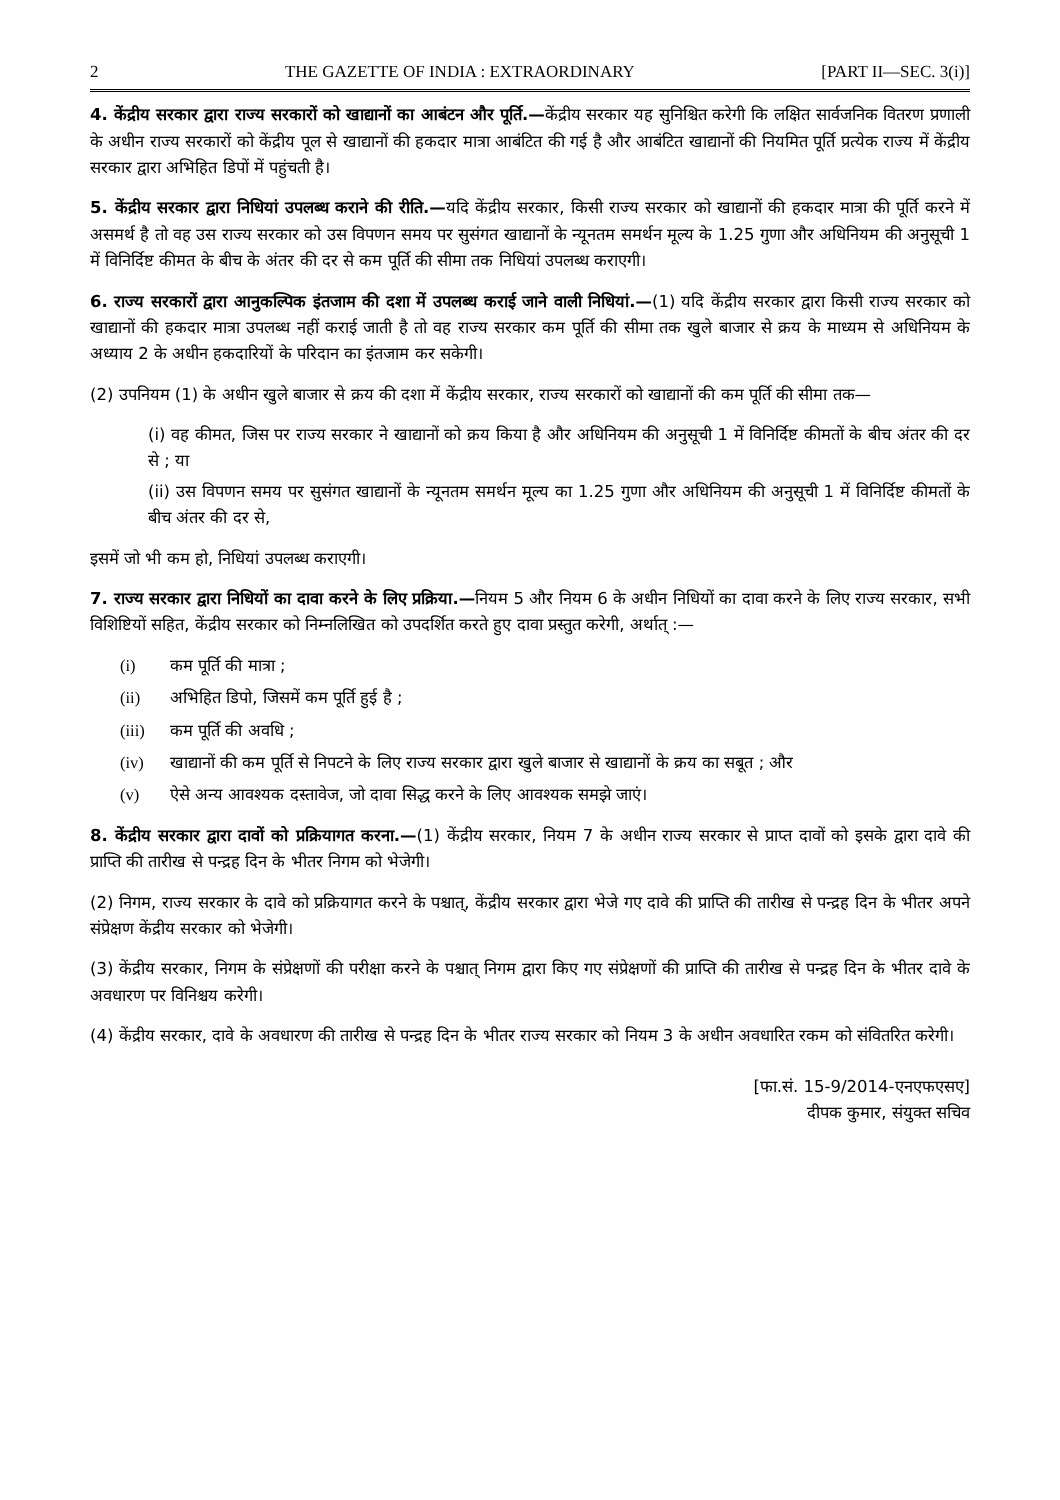2 THE GAZETTE OF INDIA : EXTRAORDINARY [PART II—SEC. 3(i)]
4. केंद्रीय सरकार द्वारा राज्य सरकारों को खाद्यानों का आबंटन और पूर्ति.—केंद्रीय सरकार यह सुनिश्चित करेगी कि लक्षित सार्वजनिक वितरण प्रणाली के अधीन राज्य सरकारों को केंद्रीय पूल से खाद्यानों की हकदार मात्रा आबंटित की गई है और आबंटित खाद्यानों की नियमित पूर्ति प्रत्येक राज्य में केंद्रीय सरकार द्वारा अभिहित डिपों में पहुंचती है।
5. केंद्रीय सरकार द्वारा निधियां उपलब्ध कराने की रीति.—यदि केंद्रीय सरकार, किसी राज्य सरकार को खाद्यानों की हकदार मात्रा की पूर्ति करने में असमर्थ है तो वह उस राज्य सरकार को उस विपणन समय पर सुसंगत खाद्यानों के न्यूनतम समर्थन मूल्य के 1.25 गुणा और अधिनियम की अनुसूची 1 में विनिर्दिष्ट कीमत के बीच के अंतर की दर से कम पूर्ति की सीमा तक निधियां उपलब्ध कराएगी।
6. राज्य सरकारों द्वारा आनुकल्पिक इंतजाम की दशा में उपलब्ध कराई जाने वाली निधियां.—(1) यदि केंद्रीय सरकार द्वारा किसी राज्य सरकार को खाद्यानों की हकदार मात्रा उपलब्ध नहीं कराई जाती है तो वह राज्य सरकार कम पूर्ति की सीमा तक खुले बाजार से क्रय के माध्यम से अधिनियम के अध्याय 2 के अधीन हकदारियों के परिदान का इंतजाम कर सकेगी।
(2) उपनियम (1) के अधीन खुले बाजार से क्रय की दशा में केंद्रीय सरकार, राज्य सरकारों को खाद्यानों की कम पूर्ति की सीमा तक—
(i) वह कीमत, जिस पर राज्य सरकार ने खाद्यानों को क्रय किया है और अधिनियम की अनुसूची 1 में विनिर्दिष्ट कीमतों के बीच अंतर की दर से ; या
(ii) उस विपणन समय पर सुसंगत खाद्यानों के न्यूनतम समर्थन मूल्य का 1.25 गुणा और अधिनियम की अनुसूची 1 में विनिर्दिष्ट कीमतों के बीच अंतर की दर से,
इसमें जो भी कम हो, निधियां उपलब्ध कराएगी।
7. राज्य सरकार द्वारा निधियों का दावा करने के लिए प्रक्रिया.—नियम 5 और नियम 6 के अधीन निधियों का दावा करने के लिए राज्य सरकार, सभी विशिष्टियों सहित, केंद्रीय सरकार को निम्नलिखित को उपदर्शित करते हुए दावा प्रस्तुत करेगी, अर्थात् :—
(i) कम पूर्ति की मात्रा ;
(ii) अभिहित डिपो, जिसमें कम पूर्ति हुई है ;
(iii) कम पूर्ति की अवधि ;
(iv) खाद्यानों की कम पूर्ति से निपटने के लिए राज्य सरकार द्वारा खुले बाजार से खाद्यानों के क्रय का सबूत ; और
(v) ऐसे अन्य आवश्यक दस्तावेज, जो दावा सिद्ध करने के लिए आवश्यक समझे जाएं।
8. केंद्रीय सरकार द्वारा दावों को प्रक्रियागत करना.—(1) केंद्रीय सरकार, नियम 7 के अधीन राज्य सरकार से प्राप्त दावों को इसके द्वारा दावे की प्राप्ति की तारीख से पन्द्रह दिन के भीतर निगम को भेजेगी।
(2) निगम, राज्य सरकार के दावे को प्रक्रियागत करने के पश्चात्, केंद्रीय सरकार द्वारा भेजे गए दावे की प्राप्ति की तारीख से पन्द्रह दिन के भीतर अपने संप्रेक्षण केंद्रीय सरकार को भेजेगी।
(3) केंद्रीय सरकार, निगम के संप्रेक्षणों की परीक्षा करने के पश्चात् निगम द्वारा किए गए संप्रेक्षणों की प्राप्ति की तारीख से पन्द्रह दिन के भीतर दावे के अवधारण पर विनिश्चय करेगी।
(4) केंद्रीय सरकार, दावे के अवधारण की तारीख से पन्द्रह दिन के भीतर राज्य सरकार को नियम 3 के अधीन अवधारित रकम को संवितरित करेगी।
[फा.सं. 15-9/2014-एनएफएसए]
दीपक कुमार, संयुक्त सचिव